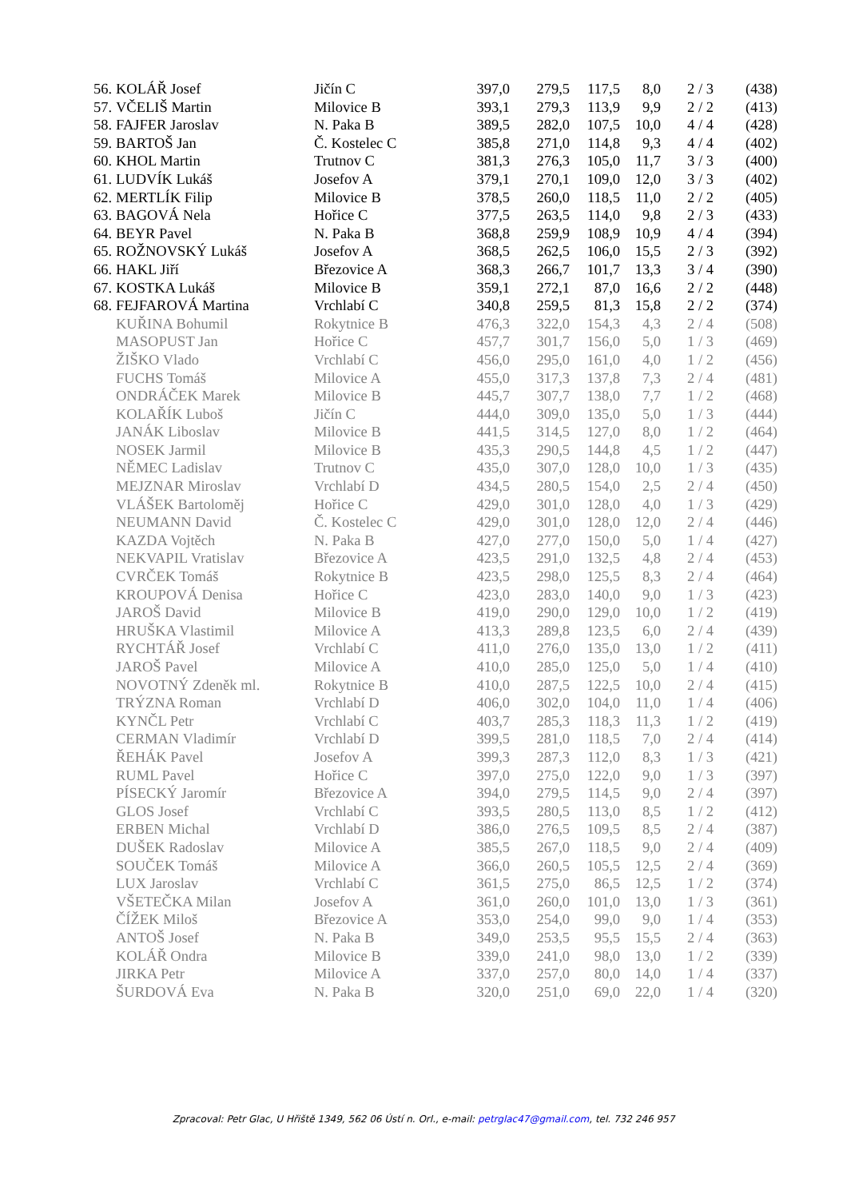| 56. | KOLÁŘ Josef | Jičín C | 397,0 | 279,5 | 117,5 | 8,0 | 2 / 3 | (438) |
| 57. | VČELIŠ Martin | Milovice B | 393,1 | 279,3 | 113,9 | 9,9 | 2 / 2 | (413) |
| 58. | FAJFER Jaroslav | N. Paka B | 389,5 | 282,0 | 107,5 | 10,0 | 4 / 4 | (428) |
| 59. | BARTOŠ Jan | Č. Kostelec C | 385,8 | 271,0 | 114,8 | 9,3 | 4 / 4 | (402) |
| 60. | KHOL Martin | Trutnov C | 381,3 | 276,3 | 105,0 | 11,7 | 3 / 3 | (400) |
| 61. | LUDVÍK Lukáš | Josefov A | 379,1 | 270,1 | 109,0 | 12,0 | 3 / 3 | (402) |
| 62. | MERTLÍK Filip | Milovice B | 378,5 | 260,0 | 118,5 | 11,0 | 2 / 2 | (405) |
| 63. | BAGOVÁ Nela | Hořice C | 377,5 | 263,5 | 114,0 | 9,8 | 2 / 3 | (433) |
| 64. | BEYR Pavel | N. Paka B | 368,8 | 259,9 | 108,9 | 10,9 | 4 / 4 | (394) |
| 65. | ROŽNOVSKÝ Lukáš | Josefov A | 368,5 | 262,5 | 106,0 | 15,5 | 2 / 3 | (392) |
| 66. | HAKL Jiří | Březovice A | 368,3 | 266,7 | 101,7 | 13,3 | 3 / 4 | (390) |
| 67. | KOSTKA Lukáš | Milovice B | 359,1 | 272,1 | 87,0 | 16,6 | 2 / 2 | (448) |
| 68. | FEJFAROVÁ Martina | Vrchlabí C | 340,8 | 259,5 | 81,3 | 15,8 | 2 / 2 | (374) |
| | KUŘINA Bohumil | Rokytnice B | 476,3 | 322,0 | 154,3 | 4,3 | 2 / 4 | (508) |
| | MASOPUST Jan | Hořice C | 457,7 | 301,7 | 156,0 | 5,0 | 1 / 3 | (469) |
| | ŽIŠKO Vlado | Vrchlabí C | 456,0 | 295,0 | 161,0 | 4,0 | 1 / 2 | (456) |
| | FUCHS Tomáš | Milovice A | 455,0 | 317,3 | 137,8 | 7,3 | 2 / 4 | (481) |
| | ONDRÁČEK Marek | Milovice B | 445,7 | 307,7 | 138,0 | 7,7 | 1 / 2 | (468) |
| | KOLAŘÍK Luboš | Jičín C | 444,0 | 309,0 | 135,0 | 5,0 | 1 / 3 | (444) |
| | JANÁK Liboslav | Milovice B | 441,5 | 314,5 | 127,0 | 8,0 | 1 / 2 | (464) |
| | NOSEK Jarmil | Milovice B | 435,3 | 290,5 | 144,8 | 4,5 | 1 / 2 | (447) |
| | NĚMEC Ladislav | Trutnov C | 435,0 | 307,0 | 128,0 | 10,0 | 1 / 3 | (435) |
| | MEJZNAR Miroslav | Vrchlabí D | 434,5 | 280,5 | 154,0 | 2,5 | 2 / 4 | (450) |
| | VLÁŠEK Bartoloměj | Hořice C | 429,0 | 301,0 | 128,0 | 4,0 | 1 / 3 | (429) |
| | NEUMANN David | Č. Kostelec C | 429,0 | 301,0 | 128,0 | 12,0 | 2 / 4 | (446) |
| | KAZDA Vojtěch | N. Paka B | 427,0 | 277,0 | 150,0 | 5,0 | 1 / 4 | (427) |
| | NEKVAPIL Vratislav | Březovice A | 423,5 | 291,0 | 132,5 | 4,8 | 2 / 4 | (453) |
| | CVRČEK Tomáš | Rokytnice B | 423,5 | 298,0 | 125,5 | 8,3 | 2 / 4 | (464) |
| | KROUPOVÁ Denisa | Hořice C | 423,0 | 283,0 | 140,0 | 9,0 | 1 / 3 | (423) |
| | JAROŠ David | Milovice B | 419,0 | 290,0 | 129,0 | 10,0 | 1 / 2 | (419) |
| | HRUŠKA Vlastimil | Milovice A | 413,3 | 289,8 | 123,5 | 6,0 | 2 / 4 | (439) |
| | RYCHTÁŘ Josef | Vrchlabí C | 411,0 | 276,0 | 135,0 | 13,0 | 1 / 2 | (411) |
| | JAROŠ Pavel | Milovice A | 410,0 | 285,0 | 125,0 | 5,0 | 1 / 4 | (410) |
| | NOVOTNÝ Zdeněk ml. | Rokytnice B | 410,0 | 287,5 | 122,5 | 10,0 | 2 / 4 | (415) |
| | TRÝZNA Roman | Vrchlabí D | 406,0 | 302,0 | 104,0 | 11,0 | 1 / 4 | (406) |
| | KYNČL Petr | Vrchlabí C | 403,7 | 285,3 | 118,3 | 11,3 | 1 / 2 | (419) |
| | CERMAN Vladimír | Vrchlabí D | 399,5 | 281,0 | 118,5 | 7,0 | 2 / 4 | (414) |
| | ŘEHÁK Pavel | Josefov A | 399,3 | 287,3 | 112,0 | 8,3 | 1 / 3 | (421) |
| | RUML Pavel | Hořice C | 397,0 | 275,0 | 122,0 | 9,0 | 1 / 3 | (397) |
| | PÍSECKÝ Jaromír | Březovice A | 394,0 | 279,5 | 114,5 | 9,0 | 2 / 4 | (397) |
| | GLOS Josef | Vrchlabí C | 393,5 | 280,5 | 113,0 | 8,5 | 1 / 2 | (412) |
| | ERBEN Michal | Vrchlabí D | 386,0 | 276,5 | 109,5 | 8,5 | 2 / 4 | (387) |
| | DUŠEK Radoslav | Milovice A | 385,5 | 267,0 | 118,5 | 9,0 | 2 / 4 | (409) |
| | SOUČEK Tomáš | Milovice A | 366,0 | 260,5 | 105,5 | 12,5 | 2 / 4 | (369) |
| | LUX Jaroslav | Vrchlabí C | 361,5 | 275,0 | 86,5 | 12,5 | 1 / 2 | (374) |
| | VŠETEČKA Milan | Josefov A | 361,0 | 260,0 | 101,0 | 13,0 | 1 / 3 | (361) |
| | ČÍŽEK Miloš | Březovice A | 353,0 | 254,0 | 99,0 | 9,0 | 1 / 4 | (353) |
| | ANTOŠ Josef | N. Paka B | 349,0 | 253,5 | 95,5 | 15,5 | 2 / 4 | (363) |
| | KOLÁŘ Ondra | Milovice B | 339,0 | 241,0 | 98,0 | 13,0 | 1 / 2 | (339) |
| | JIRKA Petr | Milovice A | 337,0 | 257,0 | 80,0 | 14,0 | 1 / 4 | (337) |
| | ŠURDOVÁ Eva | N. Paka B | 320,0 | 251,0 | 69,0 | 22,0 | 1 / 4 | (320) |
Zpracoval: Petr Glac, U Hřiště 1349, 562 06 Ústí n. Orl., e-mail: petrglac47@gmail.com, tel. 732 246 957